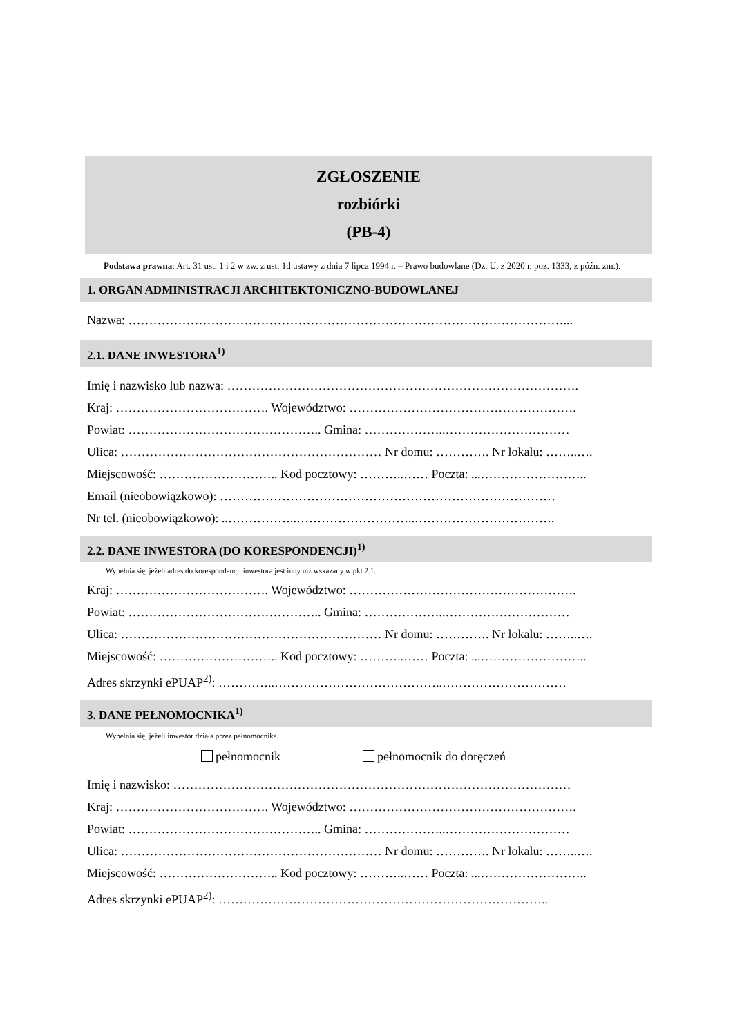ZGŁOSZENIE
rozbiórki
(PB-4)
Podstawa prawna: Art. 31 ust. 1 i 2 w zw. z ust. 1d ustawy z dnia 7 lipca 1994 r. – Prawo budowlane (Dz. U. z 2020 r. poz. 1333, z późn. zm.).
1. ORGAN ADMINISTRACJI ARCHITEKTONICZNO-BUDOWLANEJ
Nazwa: ……………………………………………………………………………………………...
2.1. DANE INWESTORA<sup>1)</sup>
Imię i nazwisko lub nazwa: ………………………………………………………………………….
Kraj: ………………………………. Województwo: ……………………………………………….
Powiat: ……………………………………….. Gmina: ………………..…………………………
Ulica: ……………………………………………………… Nr domu: …………. Nr lokalu: ……..….
Miejscowość: ……………………….. Kod pocztowy: ………..…… Poczta: ...……………………..
Email (nieobowiązkowo): ………………………………………………………………………
Nr tel. (nieobowiązkowo): ..……………..………………………..…………………………….
2.2. DANE INWESTORA (DO KORESPONDENCJI)<sup>1)</sup>
Wypełnia się, jeżeli adres do korespondencji inwestora jest inny niż wskazany w pkt 2.1.
Kraj: ………………………………. Województwo: ……………………………………………….
Powiat: ……………………………………….. Gmina: ………………..…………………………
Ulica: ……………………………………………………… Nr domu: …………. Nr lokalu: ……..….
Miejscowość: ……………………….. Kod pocztowy: ………..…… Poczta: ...……………………..
Adres skrzynki ePUAP<sup>2)</sup>: …………..…………………………………..…………………………
3. DANE PEŁNOMOCNIKA<sup>1)</sup>
Wypełnia się, jeżeli inwestor działa przez pełnomocnika.
pełnomocnik pełnomocnik do doręczeń
Imię i nazwisko: ……………………………………………………………………………………
Kraj: ………………………………. Województwo: ……………………………………………….
Powiat: ……………………………………….. Gmina: ………………..…………………………
Ulica: ……………………………………………………… Nr domu: …………. Nr lokalu: ……..….
Miejscowość: ……………………….. Kod pocztowy: ………..…… Poczta: ...……………………..
Adres skrzynki ePUAP<sup>2)</sup>: ……………………………………………………………………..